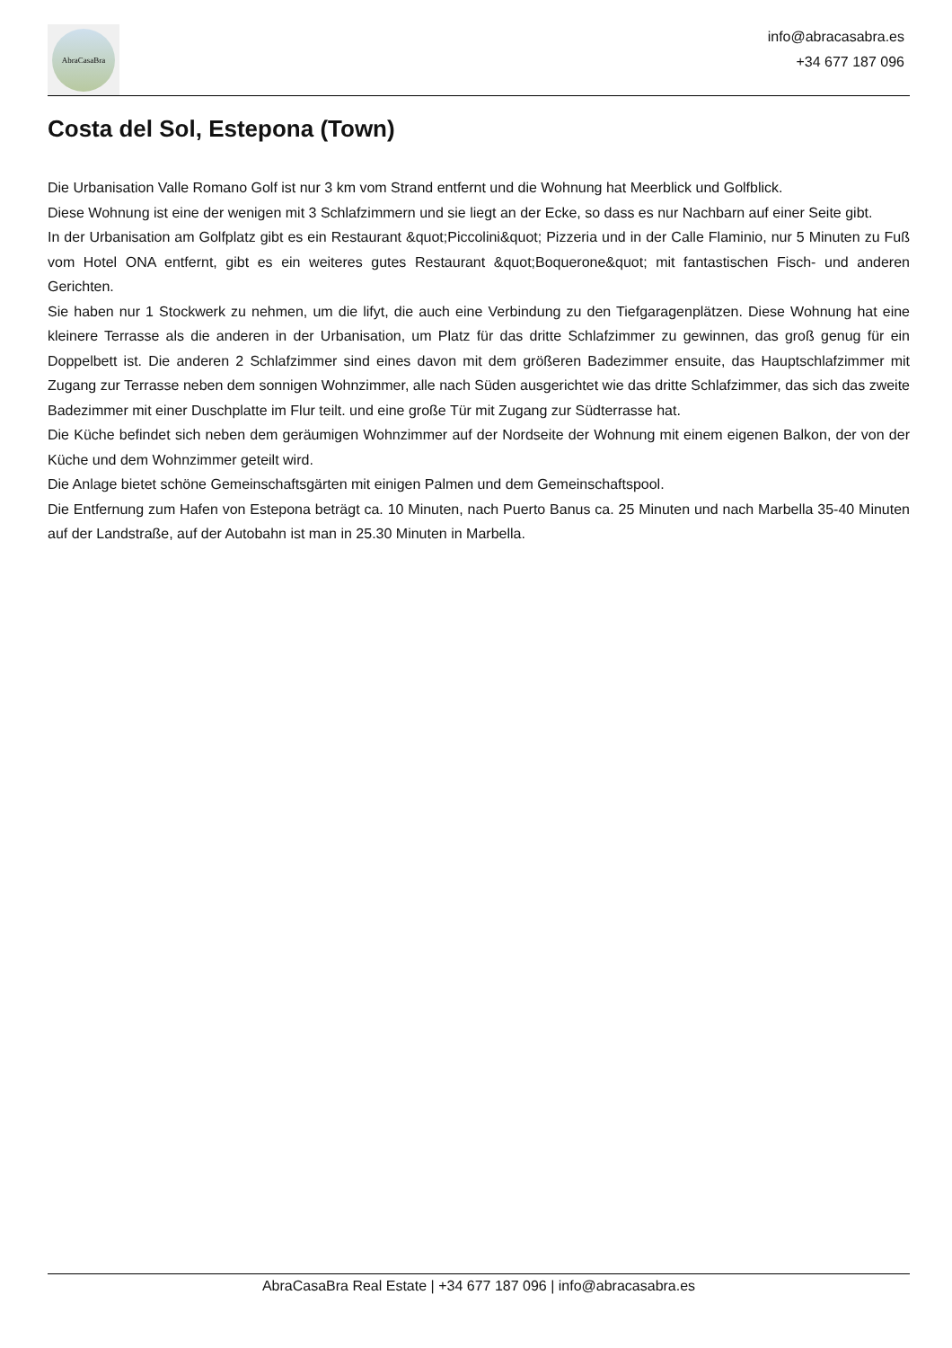AbraCasaBra
info@abracasabra.es
+34 677 187 096
Costa del Sol, Estepona (Town)
Die Urbanisation Valle Romano Golf ist nur 3 km vom Strand entfernt und die Wohnung hat Meerblick und Golfblick.
Diese Wohnung ist eine der wenigen mit 3 Schlafzimmern und sie liegt an der Ecke, so dass es nur Nachbarn auf einer Seite gibt.
In der Urbanisation am Golfplatz gibt es ein Restaurant &quot;Piccolini&quot; Pizzeria und in der Calle Flaminio, nur 5 Minuten zu Fuß vom Hotel ONA entfernt, gibt es ein weiteres gutes Restaurant &quot;Boquerone&quot; mit fantastischen Fisch- und anderen Gerichten.
Sie haben nur 1 Stockwerk zu nehmen, um die lifyt, die auch eine Verbindung zu den Tiefgaragenplätzen. Diese Wohnung hat eine kleinere Terrasse als die anderen in der Urbanisation, um Platz für das dritte Schlafzimmer zu gewinnen, das groß genug für ein Doppelbett ist. Die anderen 2 Schlafzimmer sind eines davon mit dem größeren Badezimmer ensuite, das Hauptschlafzimmer mit Zugang zur Terrasse neben dem sonnigen Wohnzimmer, alle nach Süden ausgerichtet wie das dritte Schlafzimmer, das sich das zweite Badezimmer mit einer Duschplatte im Flur teilt. und eine große Tür mit Zugang zur Südterrasse hat.
Die Küche befindet sich neben dem geräumigen Wohnzimmer auf der Nordseite der Wohnung mit einem eigenen Balkon, der von der Küche und dem Wohnzimmer geteilt wird.
Die Anlage bietet schöne Gemeinschaftsgärten mit einigen Palmen und dem Gemeinschaftspool.
Die Entfernung zum Hafen von Estepona beträgt ca. 10 Minuten, nach Puerto Banus ca. 25 Minuten und nach Marbella 35-40 Minuten auf der Landstraße, auf der Autobahn ist man in 25.30 Minuten in Marbella.
AbraCasaBra Real Estate | +34 677 187 096 | info@abracasabra.es